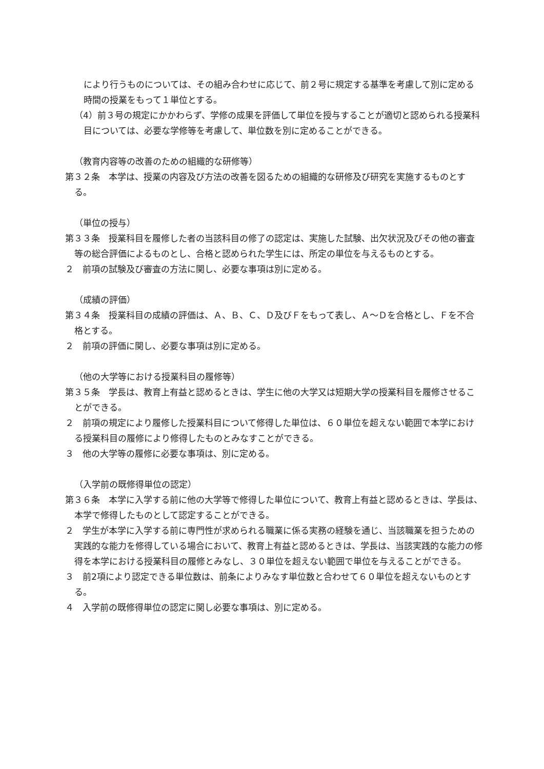により行うものについては、その組み合わせに応じて、前２号に規定する基準を考慮して別に定める時間の授業をもって１単位とする。
（4）前３号の規定にかかわらず、学修の成果を評価して単位を授与することが適切と認められる授業科目については、必要な学修等を考慮して、単位数を別に定めることができる。
（教育内容等の改善のための組織的な研修等）
第３２条　本学は、授業の内容及び方法の改善を図るための組織的な研修及び研究を実施するものとする。
（単位の授与）
第３３条　授業科目を履修した者の当該科目の修了の認定は、実施した試験、出欠状況及びその他の審査等の総合評価によるものとし、合格と認められた学生には、所定の単位を与えるものとする。
２　前項の試験及び審査の方法に関し、必要な事項は別に定める。
（成績の評価）
第３４条　授業科目の成績の評価は、Ａ、Ｂ、Ｃ、Ｄ及びＦをもって表し、Ａ～Ｄを合格とし、Ｆを不合格とする。
２　前項の評価に関し、必要な事項は別に定める。
（他の大学等における授業科目の履修等）
第３５条　学長は、教育上有益と認めるときは、学生に他の大学又は短期大学の授業科目を履修させることができる。
２　前項の規定により履修した授業科目について修得した単位は、６０単位を超えない範囲で本学における授業科目の履修により修得したものとみなすことができる。
３　他の大学等の履修に必要な事項は、別に定める。
（入学前の既修得単位の認定）
第３６条　本学に入学する前に他の大学等で修得した単位について、教育上有益と認めるときは、学長は、本学で修得したものとして認定することができる。
２　学生が本学に入学する前に専門性が求められる職業に係る実務の経験を通じ、当該職業を担うための実践的な能力を修得している場合において、教育上有益と認めるときは、学長は、当該実践的な能力の修得を本学における授業科目の履修とみなし、３０単位を超えない範囲で単位を与えることができる。
３　前2項により認定できる単位数は、前条によりみなす単位数と合わせて６０単位を超えないものとする。
４　入学前の既修得単位の認定に関し必要な事項は、別に定める。